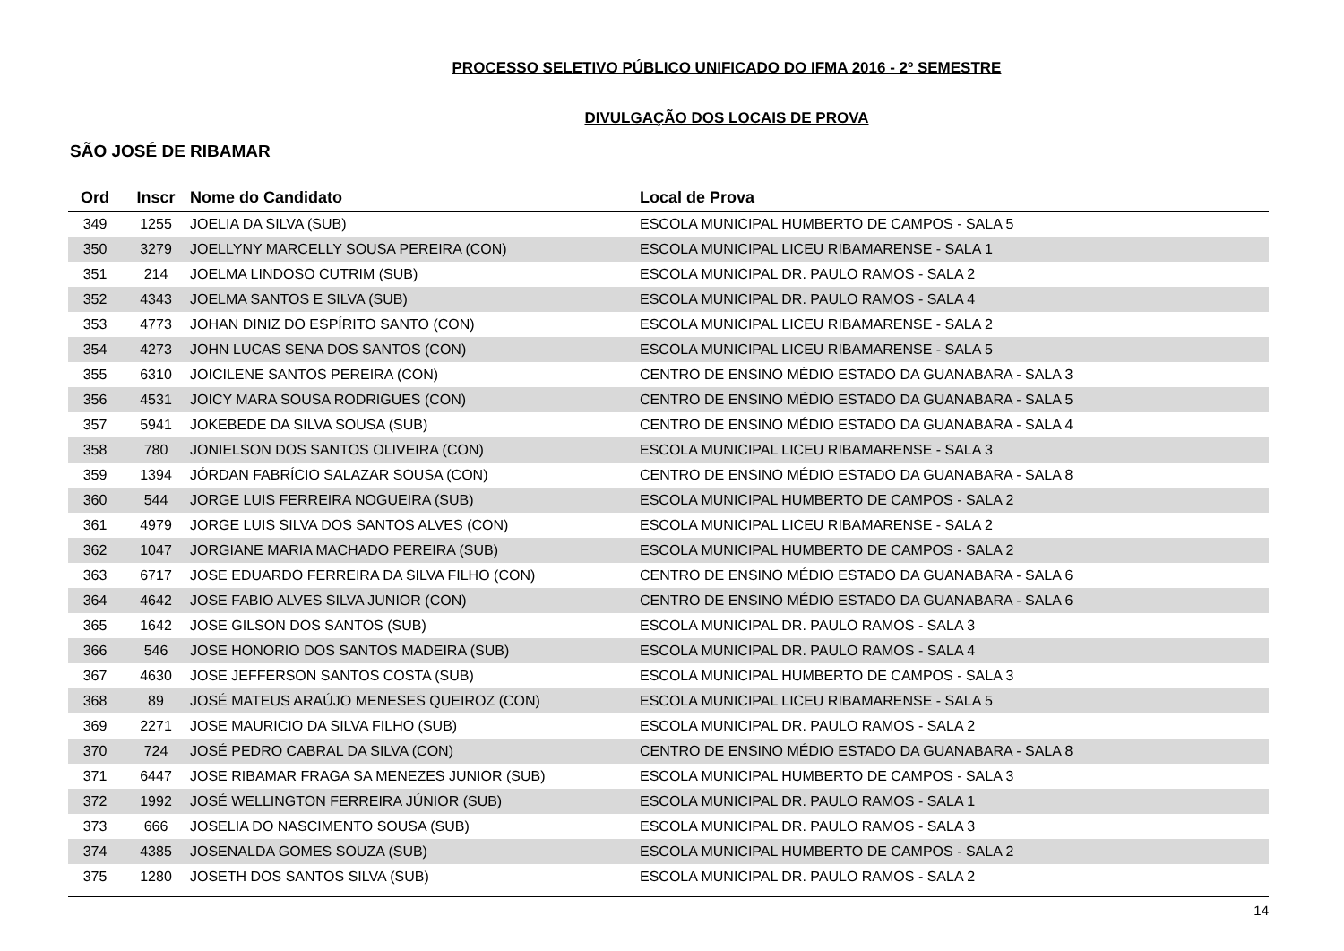PROCESSO SELETIVO PÚBLICO UNIFICADO DO IFMA 2016 - 2º SEMESTRE
DIVULGAÇÃO DOS LOCAIS DE PROVA
SÃO JOSÉ DE RIBAMAR
| Ord | Inscr | Nome do Candidato | Local de Prova |
| --- | --- | --- | --- |
| 349 | 1255 | JOELIA DA SILVA (SUB) | ESCOLA MUNICIPAL HUMBERTO DE CAMPOS - SALA 5 |
| 350 | 3279 | JOELLYNY MARCELLY SOUSA PEREIRA (CON) | ESCOLA MUNICIPAL LICEU RIBAMARENSE - SALA 1 |
| 351 | 214 | JOELMA LINDOSO CUTRIM (SUB) | ESCOLA MUNICIPAL DR. PAULO RAMOS - SALA 2 |
| 352 | 4343 | JOELMA SANTOS E SILVA (SUB) | ESCOLA MUNICIPAL DR. PAULO RAMOS - SALA 4 |
| 353 | 4773 | JOHAN DINIZ DO ESPÍRITO SANTO (CON) | ESCOLA MUNICIPAL LICEU RIBAMARENSE - SALA 2 |
| 354 | 4273 | JOHN LUCAS SENA DOS SANTOS (CON) | ESCOLA MUNICIPAL LICEU RIBAMARENSE - SALA 5 |
| 355 | 6310 | JOICILENE SANTOS PEREIRA (CON) | CENTRO DE ENSINO MÉDIO ESTADO DA GUANABARA - SALA 3 |
| 356 | 4531 | JOICY MARA SOUSA RODRIGUES (CON) | CENTRO DE ENSINO MÉDIO ESTADO DA GUANABARA - SALA 5 |
| 357 | 5941 | JOKEBEDE DA SILVA SOUSA (SUB) | CENTRO DE ENSINO MÉDIO ESTADO DA GUANABARA - SALA 4 |
| 358 | 780 | JONIELSON DOS SANTOS OLIVEIRA (CON) | ESCOLA MUNICIPAL LICEU RIBAMARENSE - SALA 3 |
| 359 | 1394 | JÓRDAN FABRÍCIO SALAZAR SOUSA (CON) | CENTRO DE ENSINO MÉDIO ESTADO DA GUANABARA - SALA 8 |
| 360 | 544 | JORGE LUIS FERREIRA NOGUEIRA (SUB) | ESCOLA MUNICIPAL HUMBERTO DE CAMPOS - SALA 2 |
| 361 | 4979 | JORGE LUIS SILVA DOS SANTOS ALVES (CON) | ESCOLA MUNICIPAL LICEU RIBAMARENSE - SALA 2 |
| 362 | 1047 | JORGIANE MARIA MACHADO PEREIRA (SUB) | ESCOLA MUNICIPAL HUMBERTO DE CAMPOS - SALA 2 |
| 363 | 6717 | JOSE EDUARDO FERREIRA DA SILVA FILHO (CON) | CENTRO DE ENSINO MÉDIO ESTADO DA GUANABARA - SALA 6 |
| 364 | 4642 | JOSE FABIO ALVES SILVA JUNIOR (CON) | CENTRO DE ENSINO MÉDIO ESTADO DA GUANABARA - SALA 6 |
| 365 | 1642 | JOSE GILSON DOS SANTOS (SUB) | ESCOLA MUNICIPAL DR. PAULO RAMOS - SALA 3 |
| 366 | 546 | JOSE HONORIO DOS SANTOS MADEIRA (SUB) | ESCOLA MUNICIPAL DR. PAULO RAMOS - SALA 4 |
| 367 | 4630 | JOSE JEFFERSON SANTOS COSTA (SUB) | ESCOLA MUNICIPAL HUMBERTO DE CAMPOS - SALA 3 |
| 368 | 89 | JOSÉ MATEUS ARAÚJO MENESES QUEIROZ (CON) | ESCOLA MUNICIPAL LICEU RIBAMARENSE - SALA 5 |
| 369 | 2271 | JOSE MAURICIO DA SILVA FILHO (SUB) | ESCOLA MUNICIPAL DR. PAULO RAMOS - SALA 2 |
| 370 | 724 | JOSÉ PEDRO CABRAL DA SILVA (CON) | CENTRO DE ENSINO MÉDIO ESTADO DA GUANABARA - SALA 8 |
| 371 | 6447 | JOSE RIBAMAR FRAGA SA MENEZES JUNIOR (SUB) | ESCOLA MUNICIPAL HUMBERTO DE CAMPOS - SALA 3 |
| 372 | 1992 | JOSÉ WELLINGTON FERREIRA JÚNIOR (SUB) | ESCOLA MUNICIPAL DR. PAULO RAMOS - SALA 1 |
| 373 | 666 | JOSELIA DO NASCIMENTO SOUSA (SUB) | ESCOLA MUNICIPAL DR. PAULO RAMOS - SALA 3 |
| 374 | 4385 | JOSENALDA GOMES SOUZA (SUB) | ESCOLA MUNICIPAL HUMBERTO DE CAMPOS - SALA 2 |
| 375 | 1280 | JOSETH DOS SANTOS SILVA (SUB) | ESCOLA MUNICIPAL DR. PAULO RAMOS - SALA 2 |
14